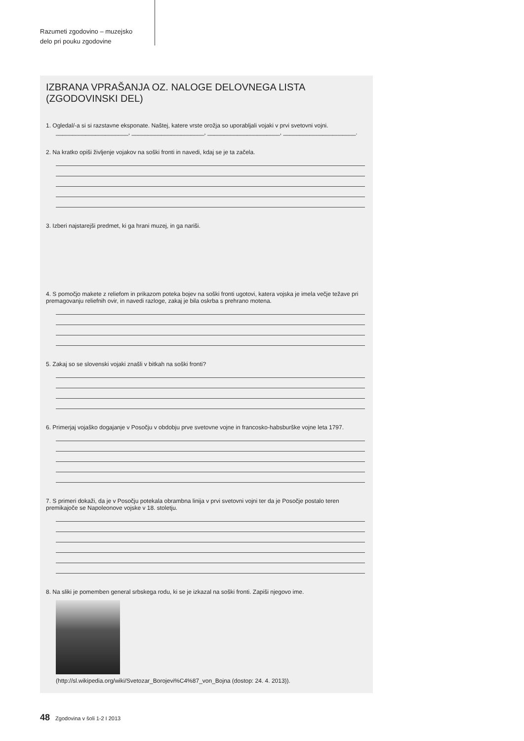Razumeti zgodovino – muzejsko
delo pri pouku zgodovine
IZBRANA VPRAŠANJA OZ. NALOGE DELOVNEGA LISTA (ZGODOVINSKI DEL)
1. Ogledal/-a si si razstavne eksponate. Naštej, katere vrste orožja so uporabljali vojaki v prvi svetovni vojni.
______________________, ______________________, ______________________, ______________________.
2. Na kratko opiši življenje vojakov na soški fronti in navedi, kdaj se je ta začela.
3. Izberi najstarejši predmet, ki ga hrani muzej, in ga nariši.
4. S pomočjo makete z reliefom in prikazom poteka bojev na soški fronti ugotovi, katera vojska je imela večje težave pri premagovanju reliefnih ovir, in navedi razloge, zakaj je bila oskrba s prehrano motena.
5. Zakaj so se slovenski vojaki znašli v bitkah na soški fronti?
6. Primerjaj vojaško dogajanje v Posočju v obdobju prve svetovne vojne in francosko-habsburške vojne leta 1797.
7. S primeri dokaži, da je v Posočju potekala obrambna linija v prvi svetovni vojni ter da je Posočje postalo teren premikajoče se Napoleonove vojske v 18. stoletju.
8. Na sliki je pomemben general srbskega rodu, ki se je izkazal na soški fronti. Zapiši njegovo ime.
(http://sl.wikipedia.org/wiki/Svetozar_Borojevi%C4%87_von_Bojna (dostop: 24. 4. 2013)).
48 Zgodovina v šoli 1-2 I 2013